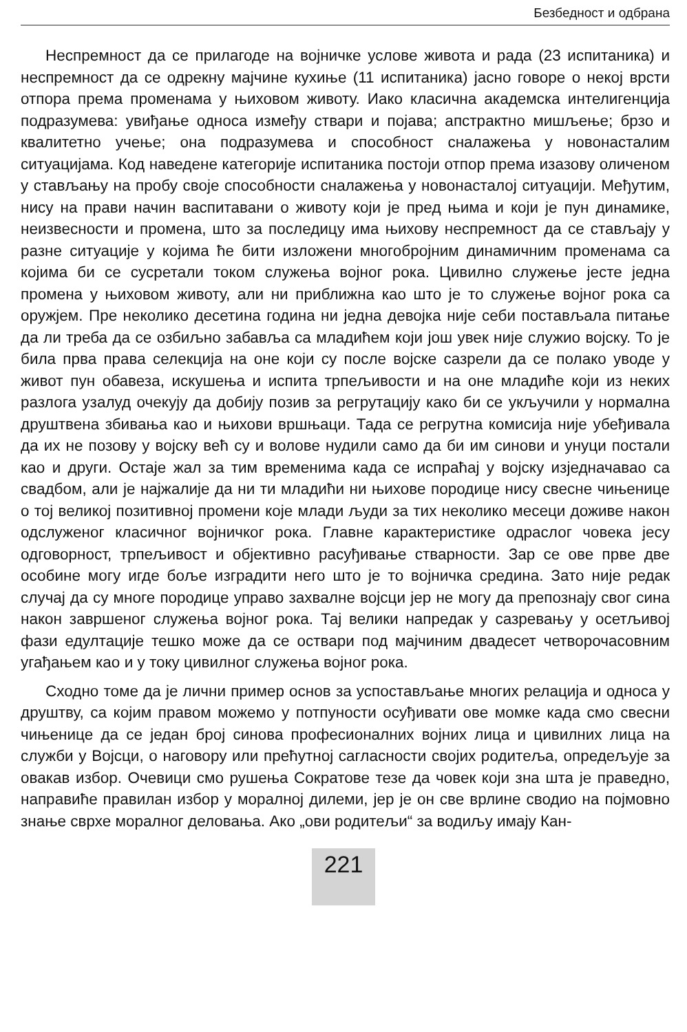Безбедност и одбрана
Неспремност да се прилагоде на војничке услове живота и рада (23 испитаника) и неспремност да се одрекну мајчине кухиње (11 испитаника) јасно говоре о некој врсти отпора према променама у њиховом животу. Иако класична академска интелигенција подразумева: увиђање односа између ствари и појава; апстрактно мишљење; брзо и квалитетно учење; она подразумева и способност сналажења у новонасталим ситуацијама. Код наведене категорије испитаника постоји отпор према изазову оличеном у стављању на пробу своје способности сналажења у новонасталој ситуацији. Међутим, нису на прави начин васпитавани о животу који је пред њима и који је пун динамике, неизвесности и промена, што за последицу има њихову неспремност да се стављају у разне ситуације у којима ће бити изложени многобројним динамичним променама са којима би се сусретали током служења војног рока. Цивилно служење јесте једна промена у њиховом животу, али ни приближна као што је то служење војног рока са оружјем. Пре неколико десетина година ни једна девојка није себи постављала питање да ли треба да се озбиљно забавља са младићем који још увек није служио војску. То је била прва права селекција на оне који су после војске сазрели да се полако уводе у живот пун обавеза, искушења и испита трпељивости и на оне младиће који из неких разлога узалуд очекују да добију позив за регрутацију како би се укључили у нормална друштвена збивања као и њихови вршњаци. Тада се регрутна комисија није убеђивала да их не позову у војску већ су и волове нудили само да би им синови и унуци постали као и други. Остаје жал за тим временима када се испраћај у војску изједначавао са свадбом, али је најжалије да ни ти младићи ни њихове породице нису свесне чињенице о тој великој позитивној промени које млади људи за тих неколико месеци доживе након одслуженог класичног војничког рока. Главне карактеристике одраслог човека јесу одговорност, трпељивост и објективно расуђивање стварности. Зар се ове прве две особине могу игде боље изградити него што је то војничка средина. Зато није редак случај да су многе породице управо захвалне војсци јер не могу да препознају свог сина након завршеног служења војног рока. Тај велики напредак у сазревању у осетљивој фази едултације тешко може да се оствари под мајчиним двадесет четворочасовним угађањем као и у току цивилног служења војног рока.
Сходно томе да је лични пример основ за успостављање многих релација и односа у друштву, са којим правом можемо у потпуности осуђивати ове момке када смо свесни чињенице да се један број синова професионалних војних лица и цивилних лица на служби у Војсци, о наговору или прећутној сагласности својих родитеља, опредељује за овакав избор. Очевици смо рушења Сократове тезе да човек који зна шта је праведно, направиће правилан избор у моралној дилеми, јер је он све врлине сводио на појмовно знање сврхе моралног деловања. Ако „ови родитељи“ за водиљу имају Кан-
221